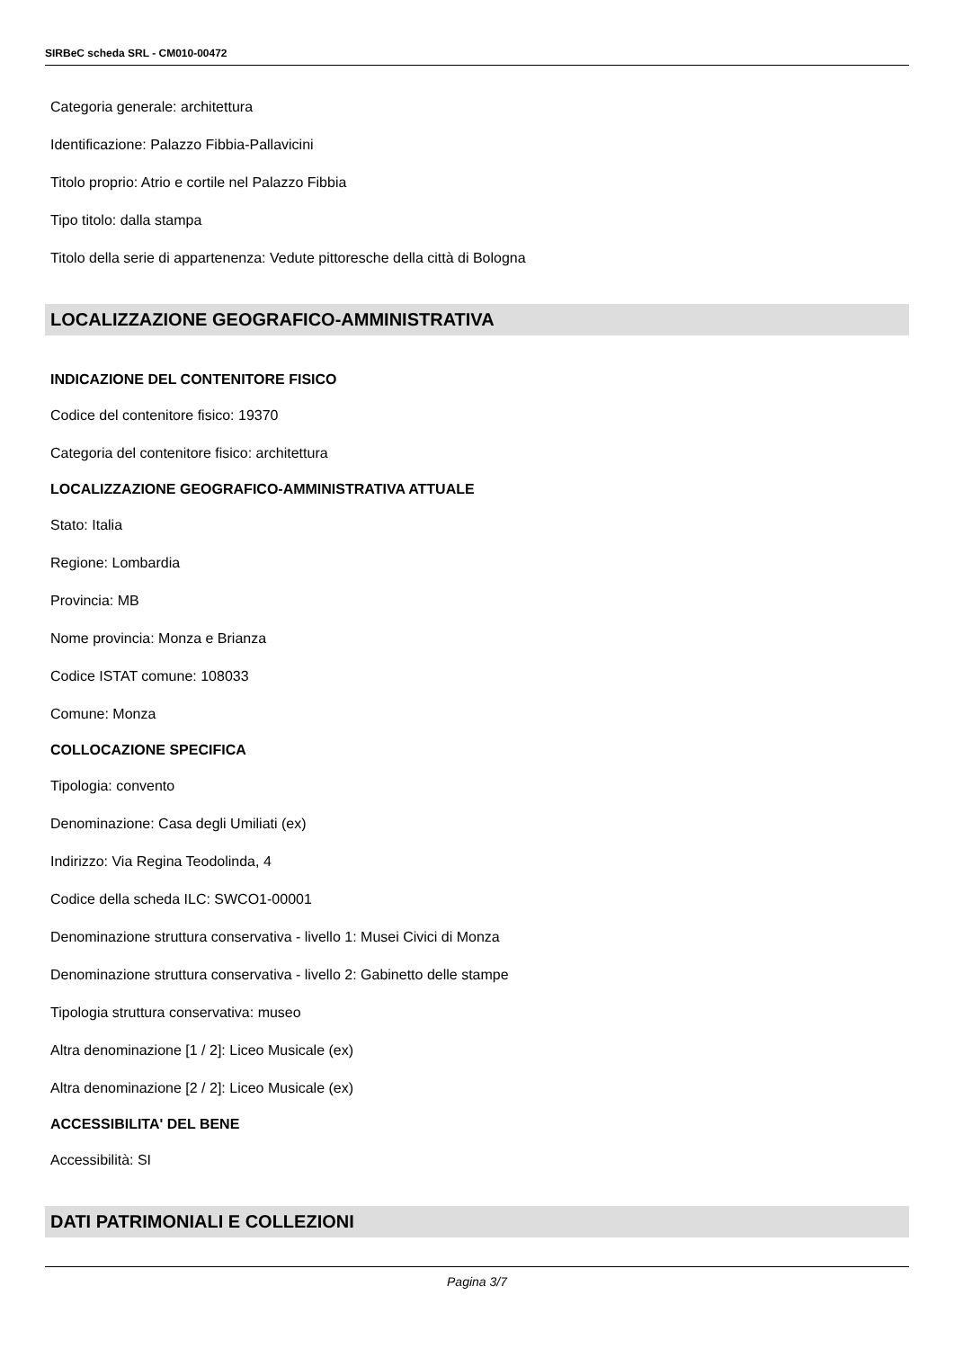SIRBeC scheda SRL - CM010-00472
Categoria generale: architettura
Identificazione: Palazzo Fibbia-Pallavicini
Titolo proprio: Atrio e cortile nel Palazzo Fibbia
Tipo titolo: dalla stampa
Titolo della serie di appartenenza: Vedute pittoresche della città di Bologna
LOCALIZZAZIONE GEOGRAFICO-AMMINISTRATIVA
INDICAZIONE DEL CONTENITORE FISICO
Codice del contenitore fisico: 19370
Categoria del contenitore fisico: architettura
LOCALIZZAZIONE GEOGRAFICO-AMMINISTRATIVA ATTUALE
Stato: Italia
Regione: Lombardia
Provincia: MB
Nome provincia: Monza e Brianza
Codice ISTAT comune: 108033
Comune: Monza
COLLOCAZIONE SPECIFICA
Tipologia: convento
Denominazione: Casa degli Umiliati (ex)
Indirizzo: Via Regina Teodolinda, 4
Codice della scheda ILC: SWCO1-00001
Denominazione struttura conservativa - livello 1: Musei Civici di Monza
Denominazione struttura conservativa - livello 2: Gabinetto delle stampe
Tipologia struttura conservativa: museo
Altra denominazione [1 / 2]: Liceo Musicale (ex)
Altra denominazione [2 / 2]: Liceo Musicale (ex)
ACCESSIBILITA' DEL BENE
Accessibilità: SI
DATI PATRIMONIALI E COLLEZIONI
Pagina 3/7